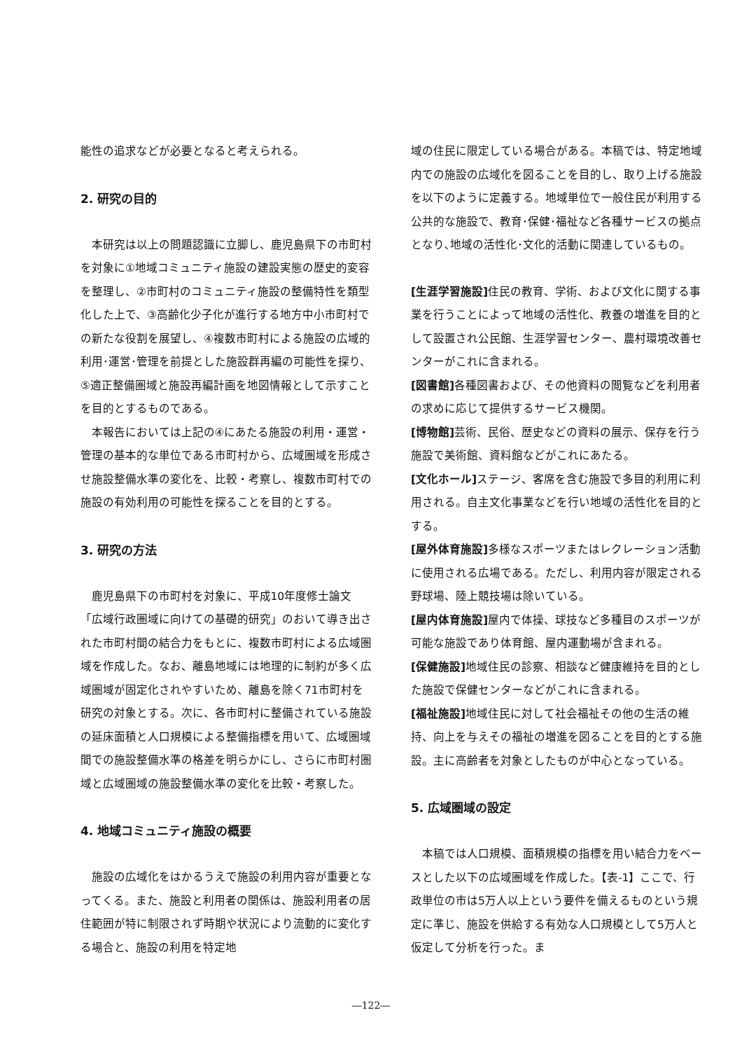能性の追求などが必要となると考えられる。
2. 研究の目的
本研究は以上の問題認識に立脚し、鹿児島県下の市町村を対象に①地域コミュニティ施設の建設実態の歴史的変容を整理し、②市町村のコミュニティ施設の整備特性を類型化した上で、③高齢化少子化が進行する地方中小市町村での新たな役割を展望し、④複数市町村による施設の広域的利用･運営･管理を前提とした施設群再編の可能性を探り、⑤適正整備圏域と施設再編計画を地図情報として示すことを目的とするものである。
本報告においては上記の④にあたる施設の利用・運営・管理の基本的な単位である市町村から、広域圏域を形成させ施設整備水準の変化を、比較・考察し、複数市町村での施設の有効利用の可能性を探ることを目的とする。
3. 研究の方法
鹿児島県下の市町村を対象に、平成10年度修士論文「広域行政圏域に向けての基礎的研究」のおいて導き出された市町村間の結合力をもとに、複数市町村による広域圏域を作成した。なお、離島地域には地理的に制約が多く広域圏域が固定化されやすいため、離島を除く71市町村を研究の対象とする。次に、各市町村に整備されている施設の延床面積と人口規模による整備指標を用いて、広域圏域間での施設整備水準の格差を明らかにし、さらに市町村圏域と広域圏域の施設整備水準の変化を比較・考察した。
4. 地域コミュニティ施設の概要
施設の広域化をはかるうえで施設の利用内容が重要となってくる。また、施設と利用者の関係は、施設利用者の居住範囲が特に制限されず時期や状況により流動的に変化する場合と、施設の利用を特定地
域の住民に限定している場合がある。本稿では、特定地域内での施設の広域化を図ることを目的し、取り上げる施設を以下のように定義する。地域単位で一般住民が利用する公共的な施設で、教育･保健･福祉など各種サービスの拠点となり､地域の活性化･文化的活動に関連しているもの。
[生涯学習施設] 住民の教育、学術、および文化に関する事業を行うことによって地域の活性化、教養の増進を目的として設置され公民館、生涯学習センター、農村環境改善センターがこれに含まれる。
[図書館] 各種図書および、その他資料の閲覧などを利用者の求めに応じて提供するサービス機関。
[博物館] 芸術、民俗、歴史などの資料の展示、保存を行う施設で美術館、資料館などがこれにあたる。
[文化ホール] ステージ、客席を含む施設で多目的利用に利用される。自主文化事業などを行い地域の活性化を目的とする。
[屋外体育施設] 多様なスポーツまたはレクレーション活動に使用される広場である。ただし、利用内容が限定される野球場、陸上競技場は除いている。
[屋内体育施設] 屋内で体操、球技など多種目のスポーツが可能な施設であり体育館、屋内運動場が含まれる。
[保健施設] 地域住民の診察、相談など健康維持を目的とした施設で保健センターなどがこれに含まれる。
[福祉施設] 地域住民に対して社会福祉その他の生活の維持、向上を与えその福祉の増進を図ることを目的とする施設。主に高齢者を対象としたものが中心となっている。
5. 広域圏域の設定
本稿では人口規模、面積規模の指標を用い結合力をベースとした以下の広域圏域を作成した。【表-1】ここで、行政単位の市は5万人以上という要件を備えるものという規定に準じ、施設を供給する有効な人口規模として5万人と仮定して分析を行った。ま
―122―